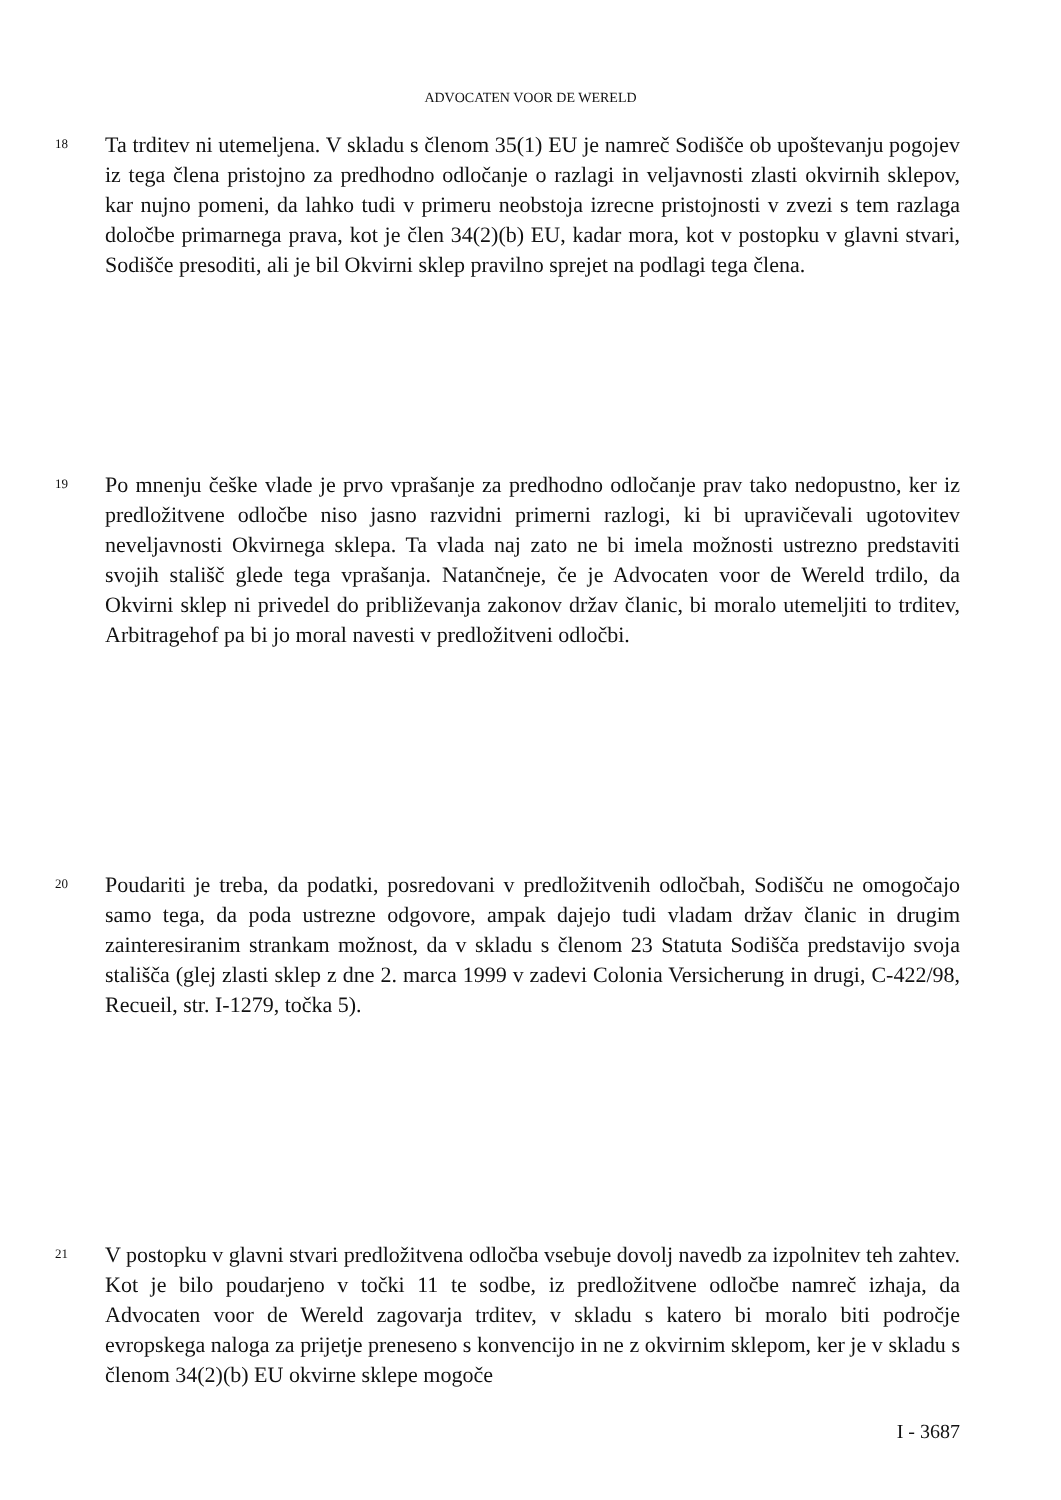ADVOCATEN VOOR DE WERELD
18
Ta trditev ni utemeljena. V skladu s členom 35(1) EU je namreč Sodišče ob upoštevanju pogojev iz tega člena pristojno za predhodno odločanje o razlagi in veljavnosti zlasti okvirnih sklepov, kar nujno pomeni, da lahko tudi v primeru neobstoja izrecne pristojnosti v zvezi s tem razlaga določbe primarnega prava, kot je člen 34(2)(b) EU, kadar mora, kot v postopku v glavni stvari, Sodišče presoditi, ali je bil Okvirni sklep pravilno sprejet na podlagi tega člena.
19
Po mnenju češke vlade je prvo vprašanje za predhodno odločanje prav tako nedopustno, ker iz predložitvene odločbe niso jasno razvidni primerni razlogi, ki bi upravičevali ugotovitev neveljavnosti Okvirnega sklepa. Ta vlada naj zato ne bi imela možnosti ustrezno predstaviti svojih stališč glede tega vprašanja. Natančneje, če je Advocaten voor de Wereld trdilo, da Okvirni sklep ni privedel do približevanja zakonov držav članic, bi moralo utemeljiti to trditev, Arbitragehof pa bi jo moral navesti v predložitveni odločbi.
20
Poudariti je treba, da podatki, posredovani v predložitvenih odločbah, Sodišču ne omogočajo samo tega, da poda ustrezne odgovore, ampak dajejo tudi vladam držav članic in drugim zainteresiranim strankam možnost, da v skladu s členom 23 Statuta Sodišča predstavijo svoja stališča (glej zlasti sklep z dne 2. marca 1999 v zadevi Colonia Versicherung in drugi, C-422/98, Recueil, str. I-1279, točka 5).
21
V postopku v glavni stvari predložitvena odločba vsebuje dovolj navedb za izpolnitev teh zahtev. Kot je bilo poudarjeno v točki 11 te sodbe, iz predložitvene odločbe namreč izhaja, da Advocaten voor de Wereld zagovarja trditev, v skladu s katero bi moralo biti področje evropskega naloga za prijetje preneseno s konvencijo in ne z okvirnim sklepom, ker je v skladu s členom 34(2)(b) EU okvirne sklepe mogoče
I - 3687